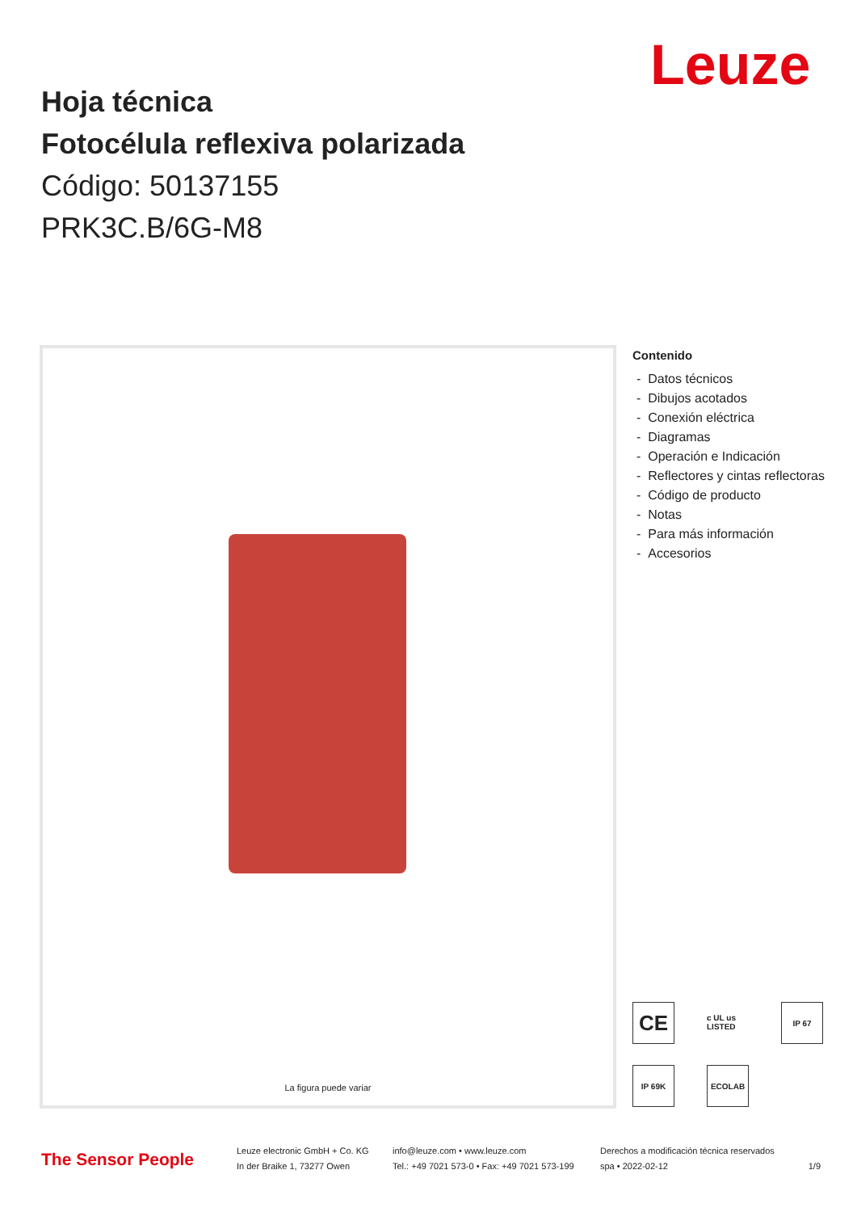Leuze
Hoja técnica
Fotocélula reflexiva polarizada
Código: 50137155
PRK3C.B/6G-M8
La figura puede variar
Contenido
- Datos técnicos
- Dibujos acotados
- Conexión eléctrica
- Diagramas
- Operación e Indicación
- Reflectores y cintas reflectoras
- Código de producto
- Notas
- Para más información
- Accesorios
CE
c UL us LISTED
IP 67
IP 69K
ECOLAB
The Sensor People
Leuze electronic GmbH + Co. KG
In der Braike 1, 73277 Owen
info@leuze.com • www.leuze.com
Tel.: +49 7021 573-0 • Fax: +49 7021 573-199
Derechos a modificación técnica reservados
spa • 2022-02-12 1/9